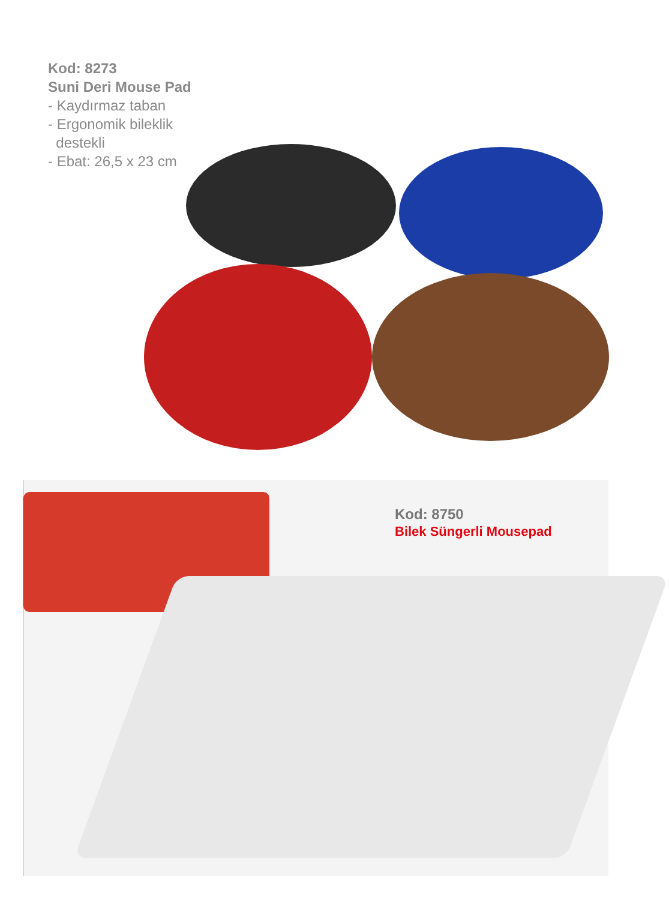Kod: 8273
Suni Deri Mouse Pad
- Kaydırmaz taban
- Ergonomik bileklik
destekli
- Ebat: 26,5 x 23 cm
Kod: 8750
Bilek Süngerli Mousepad